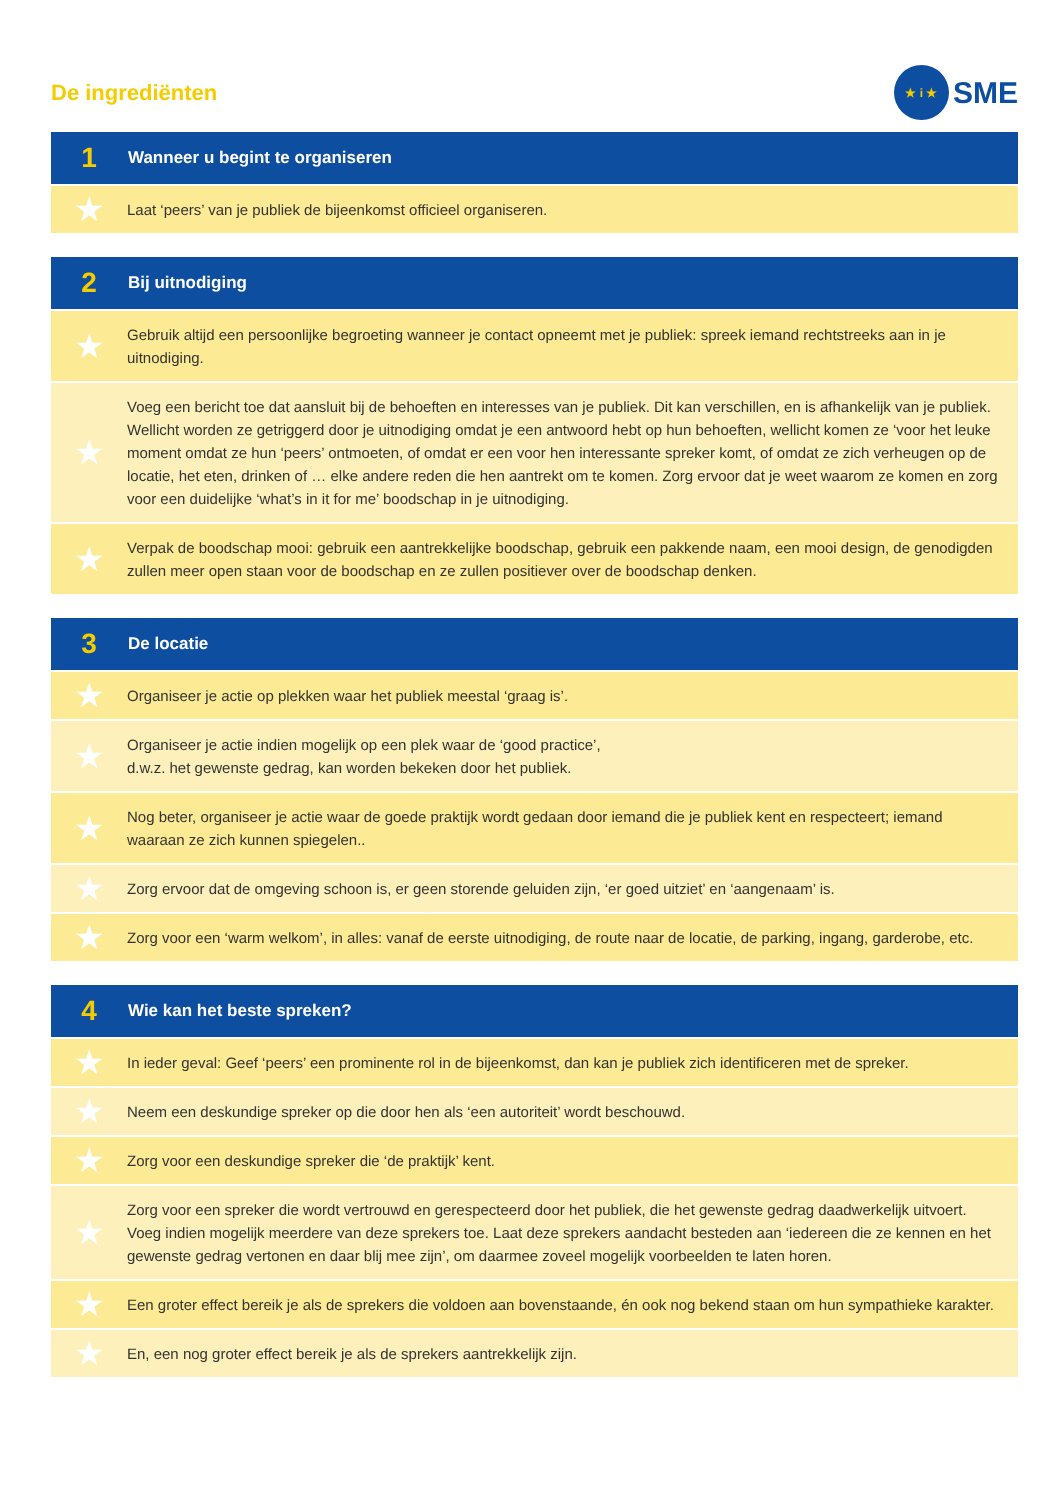De ingrediënten
★ i ★ SME
| 1 | Wanneer u begint te organiseren |
| --- | --- |
| ★ | Laat ‘peers’ van je publiek de bijeenkomst officieel organiseren. |
| 2 | Bij uitnodiging |
| --- | --- |
| ★ | Gebruik altijd een persoonlijke begroeting wanneer je contact opneemt met je publiek: spreek iemand rechtstreeks aan in je uitnodiging. |
| ★ | Voeg een bericht toe dat aansluit bij de behoeften en interesses van je publiek. Dit kan verschillen, en is afhankelijk van je publiek. Wellicht worden ze getriggerd door je uitnodiging omdat je een antwoord hebt op hun behoeften, wellicht komen ze ‘voor het leuke moment omdat ze hun ‘peers’ ontmoeten, of omdat er een voor hen interessante spreker komt, of omdat ze zich verheugen op de locatie, het eten, drinken of … elke andere reden die hen aantrekt om te komen. Zorg ervoor dat je weet waarom ze komen en zorg voor een duidelijke ‘what’s in it for me’ boodschap in je uitnodiging. |
| ★ | Verpak de boodschap mooi: gebruik een aantrekkelijke boodschap, gebruik een pakkende naam, een mooi design, de genodigden zullen meer open staan voor de boodschap en ze zullen positiever over de boodschap denken. |
| 3 | De locatie |
| --- | --- |
| ★ | Organiseer je actie op plekken waar het publiek meestal ‘graag is’. |
| ★ | Organiseer je actie indien mogelijk op een plek waar de ‘good practice’, d.w.z. het gewenste gedrag, kan worden bekeken door het publiek. |
| ★ | Nog beter, organiseer je actie waar de goede praktijk wordt gedaan door iemand die je publiek kent en respecteert; iemand waaraan ze zich kunnen spiegelen.. |
| ★ | Zorg ervoor dat de omgeving schoon is, er geen storende geluiden zijn, ‘er goed uitziet’ en ‘aangenaam’ is. |
| ★ | Zorg voor een ‘warm welkom’, in alles: vanaf de eerste uitnodiging, de route naar de locatie, de parking, ingang, garderobe, etc. |
| 4 | Wie kan het beste spreken? |
| --- | --- |
| ★ | In ieder geval: Geef ‘peers’ een prominente rol in de bijeenkomst, dan kan je publiek zich identificeren met de spreker. |
| ★ | Neem een deskundige spreker op die door hen als ‘een autoriteit’ wordt beschouwd. |
| ★ | Zorg voor een deskundige spreker die ‘de praktijk’ kent. |
| ★ | Zorg voor een spreker die wordt vertrouwd en gerespecteerd door het publiek, die het gewenste gedrag daadwerkelijk uitvoert. Voeg indien mogelijk meerdere van deze sprekers toe. Laat deze sprekers aandacht besteden aan ‘iedereen die ze kennen en het gewenste gedrag vertonen en daar blij mee zijn’, om daarmee zoveel mogelijk voorbeelden te laten horen. |
| ★ | Een groter effect bereik je als de sprekers die voldoen aan bovenstaande, én ook nog bekend staan om hun sympathieke karakter. |
| ★ | En, een nog groter effect bereik je als de sprekers aantrekkelijk zijn. |